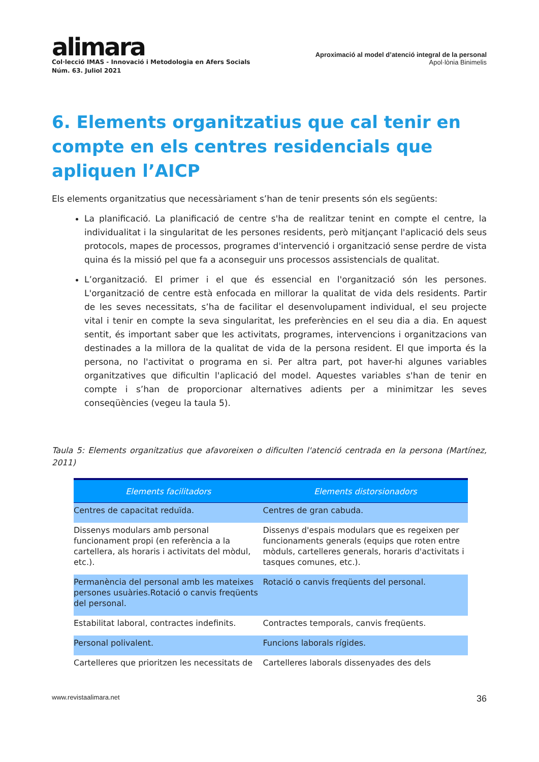alimara
Col·lecció IMAS - Innovació i Metodologia en Afers Socials
Núm. 63. Juliol 2021
Aproximació al model d’atenció integral de la personal
Apol·lònia Binimelis
6. Elements organitzatius que cal tenir en compte en els centres residencials que apliquen l’AICP
Els elements organitzatius que necessàriament s’han de tenir presents són els següents:
La planificació. La planificació de centre s'ha de realitzar tenint en compte el centre, la individualitat i la singularitat de les persones residents, però mitjançant l'aplicació dels seus protocols, mapes de processos, programes d'intervenció i organització sense perdre de vista quina és la missió pel que fa a aconseguir uns processos assistencials de qualitat.
L’organització. El primer i el que és essencial en l'organització són les persones. L'organització de centre està enfocada en millorar la qualitat de vida dels residents. Partir de les seves necessitats, s’ha de facilitar el desenvolupament individual, el seu projecte vital i tenir en compte la seva singularitat, les preferències en el seu dia a dia. En aquest sentit, és important saber que les activitats, programes, intervencions i organitzacions van destinades a la millora de la qualitat de vida de la persona resident. El que importa és la persona, no l'activitat o programa en si. Per altra part, pot haver-hi algunes variables organitzatives que dificultin l'aplicació del model. Aquestes variables s'han de tenir en compte i s’han de proporcionar alternatives adients per a minimitzar les seves conseqüències (vegeu la taula 5).
Taula 5: Elements organitzatius que afavoreixen o dificulten l'atenció centrada en la persona (Martínez, 2011)
| Elements facilitadors | Elements distorsionadors |
| --- | --- |
| Centres de capacitat reduïda. | Centres de gran cabuda. |
| Dissenys modulars amb personal funcionament propi (en referència a la cartellera, als horaris i activitats del mòdul, etc.). | Dissenys d'espais modulars que es regeixen per funcionaments generals (equips que roten entre mòduls, cartelleres generals, horaris d'activitats i tasques comunes, etc.). |
| Permanència del personal amb les mateixes persones usuàries.Rotació o canvis freqüents del personal. | Rotació o canvis freqüents del personal. |
| Estabilitat laboral, contractes indefinits. | Contractes temporals, canvis freqüents. |
| Personal polivalent. | Funcions laborals rígides. |
| Cartelleres que prioritzen les necessitats de | Cartelleres laborals dissenyades des dels |
www.revistaalimara.net 36